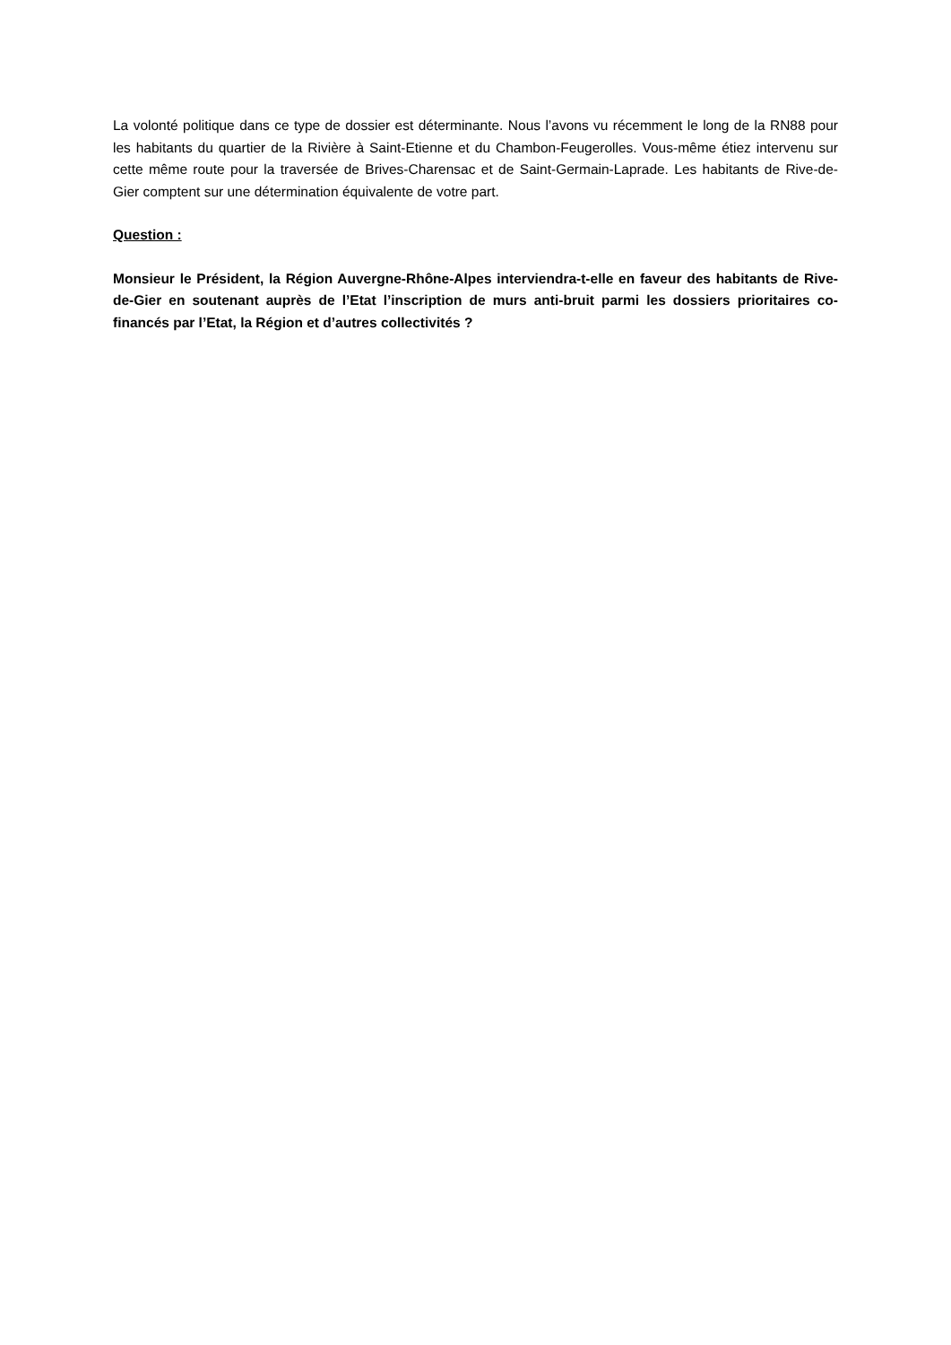La volonté politique dans ce type de dossier est déterminante. Nous l’avons vu récemment le long de la RN88 pour les habitants du quartier de la Rivière à Saint-Etienne et du Chambon-Feugerolles. Vous-même étiez intervenu sur cette même route pour la traversée de Brives-Charensac et de Saint-Germain-Laprade. Les habitants de Rive-de-Gier comptent sur une détermination équivalente de votre part.
Question :
Monsieur le Président, la Région Auvergne-Rhône-Alpes interviendra-t-elle en faveur des habitants de Rive-de-Gier en soutenant auprès de l’Etat l’inscription de murs anti-bruit parmi les dossiers prioritaires co-financés par l’Etat, la Région et d’autres collectivités ?